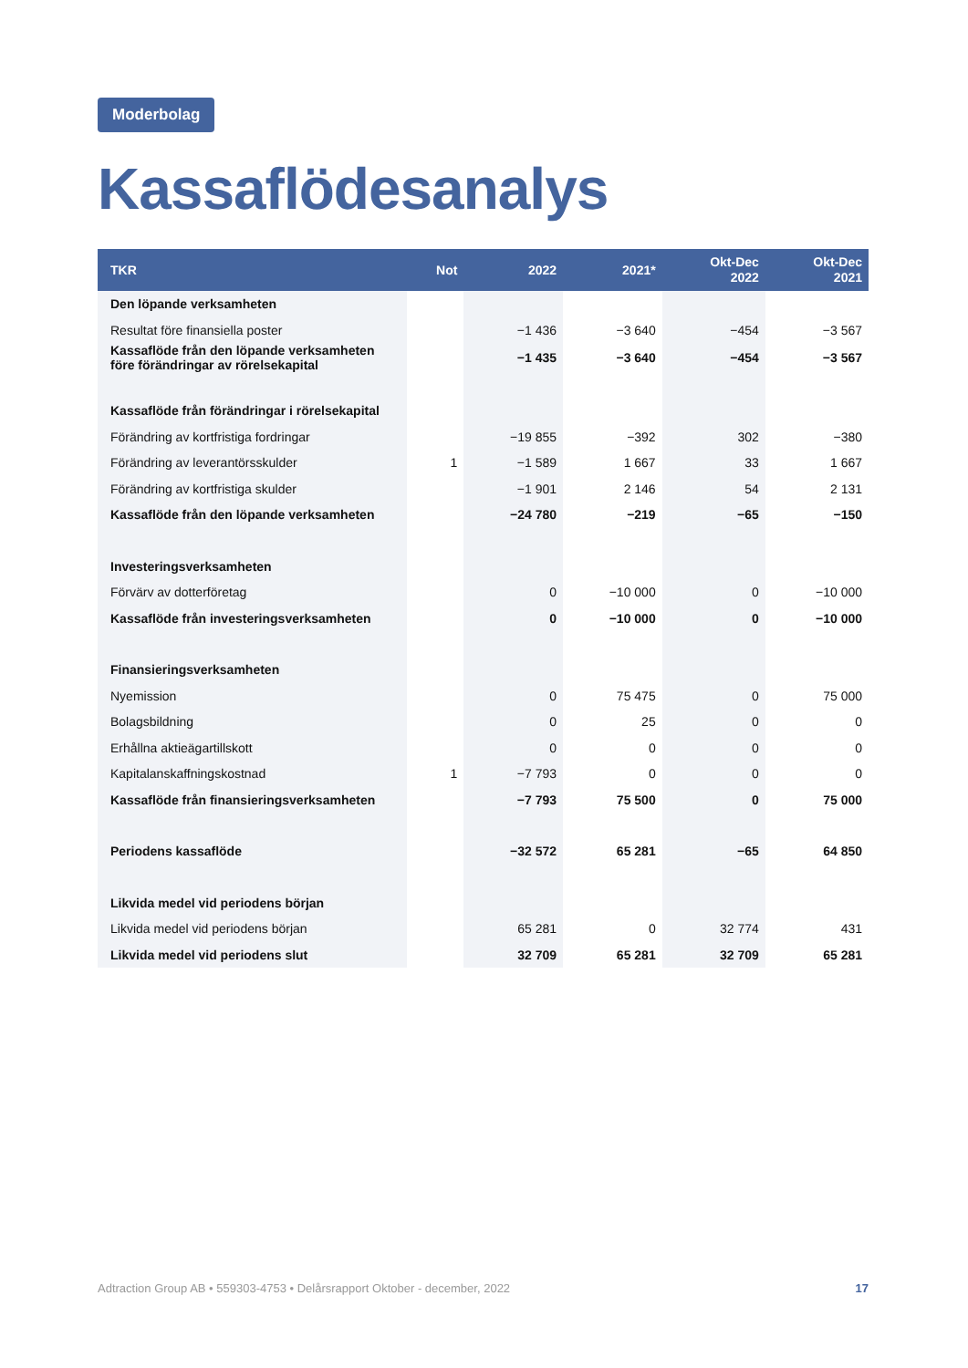Moderbolag
Kassaflödesanalys
| TKR | Not | 2022 | 2021* | Okt-Dec 2022 | Okt-Dec 2021 |
| --- | --- | --- | --- | --- | --- |
| Den löpande verksamheten | | | | | |
| Resultat före finansiella poster | | −1 436 | −3 640 | −454 | −3 567 |
| Kassaflöde från den löpande verksamheten före förändringar av rörelsekapital | | −1 435 | −3 640 | −454 | −3 567 |
| Kassaflöde från förändringar i rörelsekapital | | | | | |
| Förändring av kortfristiga fordringar | | −19 855 | −392 | 302 | −380 |
| Förändring av leverantörsskulder | 1 | −1 589 | 1 667 | 33 | 1 667 |
| Förändring av kortfristiga skulder | | −1 901 | 2 146 | 54 | 2 131 |
| Kassaflöde från den löpande verksamheten | | −24 780 | −219 | −65 | −150 |
| Investeringsverksamheten | | | | | |
| Förvärv av dotterföretag | | 0 | −10 000 | 0 | −10 000 |
| Kassaflöde från investeringsverksamheten | | 0 | −10 000 | 0 | −10 000 |
| Finansieringsverksamheten | | | | | |
| Nyemission | | 0 | 75 475 | 0 | 75 000 |
| Bolagsbildning | | 0 | 25 | 0 | 0 |
| Erhållna aktieägartillskott | | 0 | 0 | 0 | 0 |
| Kapitalanskaffningskostnad | 1 | −7 793 | 0 | 0 | 0 |
| Kassaflöde från finansieringsverksamheten | | −7 793 | 75 500 | 0 | 75 000 |
| Periodens kassaflöde | | −32 572 | 65 281 | −65 | 64 850 |
| Likvida medel vid periodens början | | | | | |
| Likvida medel vid periodens början | | 65 281 | 0 | 32 774 | 431 |
| Likvida medel vid periodens slut | | 32 709 | 65 281 | 32 709 | 65 281 |
Adtraction Group AB • 559303-4753 • Delårsrapport Oktober - december, 2022 17